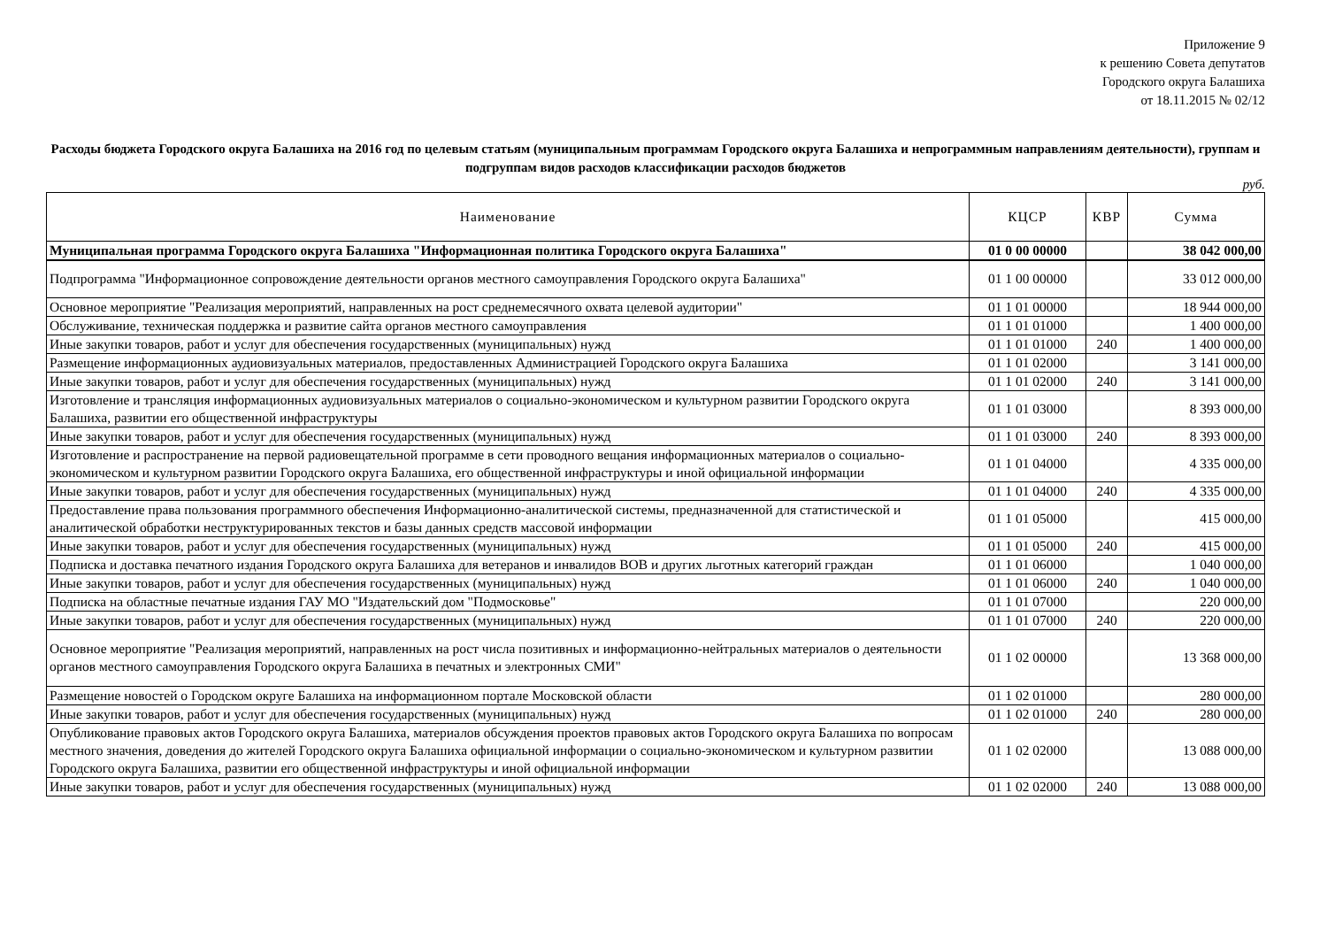Приложение 9
к решению Совета депутатов
Городского округа Балашиха
от 18.11.2015 № 02/12
Расходы бюджета Городского округа Балашиха на 2016 год по целевым статьям (муниципальным программам Городского округа Балашиха и непрограммным направлениям деятельности), группам и подгруппам видов расходов классификации расходов бюджетов
руб.
| Наименование | КЦСР | КВР | Сумма |
| --- | --- | --- | --- |
| Муниципальная программа Городского округа Балашиха "Информационная политика Городского округа Балашиха" | 01 0 00 00000 | | 38 042 000,00 |
| Подпрограмма "Информационное сопровождение деятельности органов местного самоуправления Городского округа Балашиха" | 01 1 00 00000 | | 33 012 000,00 |
| Основное мероприятие "Реализация мероприятий, направленных на рост среднемесячного охвата целевой аудитории" | 01 1 01 00000 | | 18 944 000,00 |
| Обслуживание, техническая поддержка и развитие сайта органов местного самоуправления | 01 1 01 01000 | | 1 400 000,00 |
| Иные закупки товаров, работ и услуг для обеспечения государственных (муниципальных) нужд | 01 1 01 01000 | 240 | 1 400 000,00 |
| Размещение информационных аудиовизуальных материалов, предоставленных Администрацией Городского округа Балашиха | 01 1 01 02000 | | 3 141 000,00 |
| Иные закупки товаров, работ и услуг для обеспечения государственных (муниципальных) нужд | 01 1 01 02000 | 240 | 3 141 000,00 |
| Изготовление и трансляция информационных аудиовизуальных материалов о социально-экономическом и культурном развитии Городского округа Балашиха, развитии его общественной инфраструктуры | 01 1 01 03000 | | 8 393 000,00 |
| Иные закупки товаров, работ и услуг для обеспечения государственных (муниципальных) нужд | 01 1 01 03000 | 240 | 8 393 000,00 |
| Изготовление и распространение на первой радиовещательной программе в сети проводного вещания информационных материалов о социально-экономическом и культурном развитии Городского округа Балашиха, его общественной инфраструктуры и иной официальной информации | 01 1 01 04000 | | 4 335 000,00 |
| Иные закупки товаров, работ и услуг для обеспечения государственных (муниципальных) нужд | 01 1 01 04000 | 240 | 4 335 000,00 |
| Предоставление права пользования программного обеспечения Информационно-аналитической системы, предназначенной для статистической и аналитической обработки неструктурированных текстов и базы данных средств массовой информации | 01 1 01 05000 | | 415 000,00 |
| Иные закупки товаров, работ и услуг для обеспечения государственных (муниципальных) нужд | 01 1 01 05000 | 240 | 415 000,00 |
| Подписка и доставка печатного издания Городского округа Балашиха для ветеранов и инвалидов ВОВ и других льготных категорий граждан | 01 1 01 06000 | | 1 040 000,00 |
| Иные закупки товаров, работ и услуг для обеспечения государственных (муниципальных) нужд | 01 1 01 06000 | 240 | 1 040 000,00 |
| Подписка на областные печатные издания ГАУ МО "Издательский дом "Подмосковье" | 01 1 01 07000 | | 220 000,00 |
| Иные закупки товаров, работ и услуг для обеспечения государственных (муниципальных) нужд | 01 1 01 07000 | 240 | 220 000,00 |
| Основное мероприятие "Реализация мероприятий, направленных на рост числа позитивных и информационно-нейтральных материалов о деятельности органов местного самоуправления Городского округа Балашиха в печатных и электронных СМИ" | 01 1 02 00000 | | 13 368 000,00 |
| Размещение новостей о Городском округе Балашиха на информационном портале Московской области | 01 1 02 01000 | | 280 000,00 |
| Иные закупки товаров, работ и услуг для обеспечения государственных (муниципальных) нужд | 01 1 02 01000 | 240 | 280 000,00 |
| Опубликование правовых актов Городского округа Балашиха, материалов обсуждения проектов правовых актов Городского округа Балашиха по вопросам местного значения, доведения до жителей Городского округа Балашиха официальной информации о социально-экономическом и культурном развитии Городского округа Балашиха, развитии его общественной инфраструктуры и иной официальной информации | 01 1 02 02000 | | 13 088 000,00 |
| Иные закупки товаров, работ и услуг для обеспечения государственных (муниципальных) нужд | 01 1 02 02000 | 240 | 13 088 000,00 |